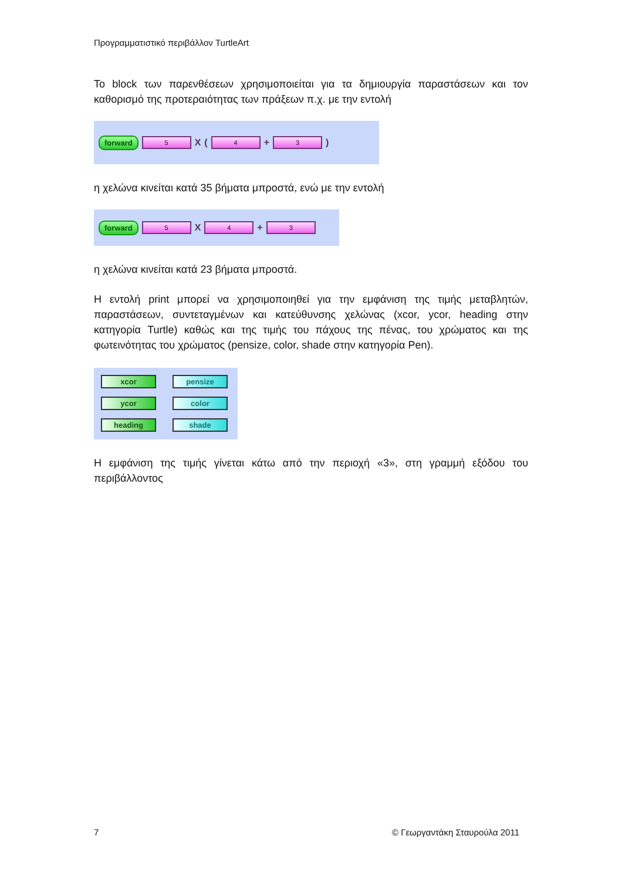Προγραμματιστικό περιβάλλον TurtleArt
Το block των παρενθέσεων χρησιμοποιείται για τα δημιουργία παραστάσεων και τον καθορισμό της προτεραιότητας των πράξεων π.χ. με την εντολή
forward 5 X (4 + 3)
η χελώνα κινείται κατά 35 βήματα μπροστά, ενώ με την εντολή
forward 5 X 4 + 3
η χελώνα κινείται κατά 23 βήματα μπροστά.
Η εντολή print μπορεί να χρησιμοποιηθεί για την εμφάνιση της τιμής μεταβλητών, παραστάσεων, συντεταγμένων και κατεύθυνσης χελώνας (xcor, ycor, heading στην κατηγορία Turtle) καθώς και της τιμής του πάχους της πένας, του χρώματος και της φωτεινότητας του χρώματος (pensize, color, shade στην κατηγορία Pen).
xcor
pensize
ycor
color
heading
shade
Η εμφάνιση της τιμής γίνεται κάτω από την περιοχή «3», στη γραμμή εξόδου του περιβάλλοντος
7 © Γεωργαντάκη Σταυρούλα 2011